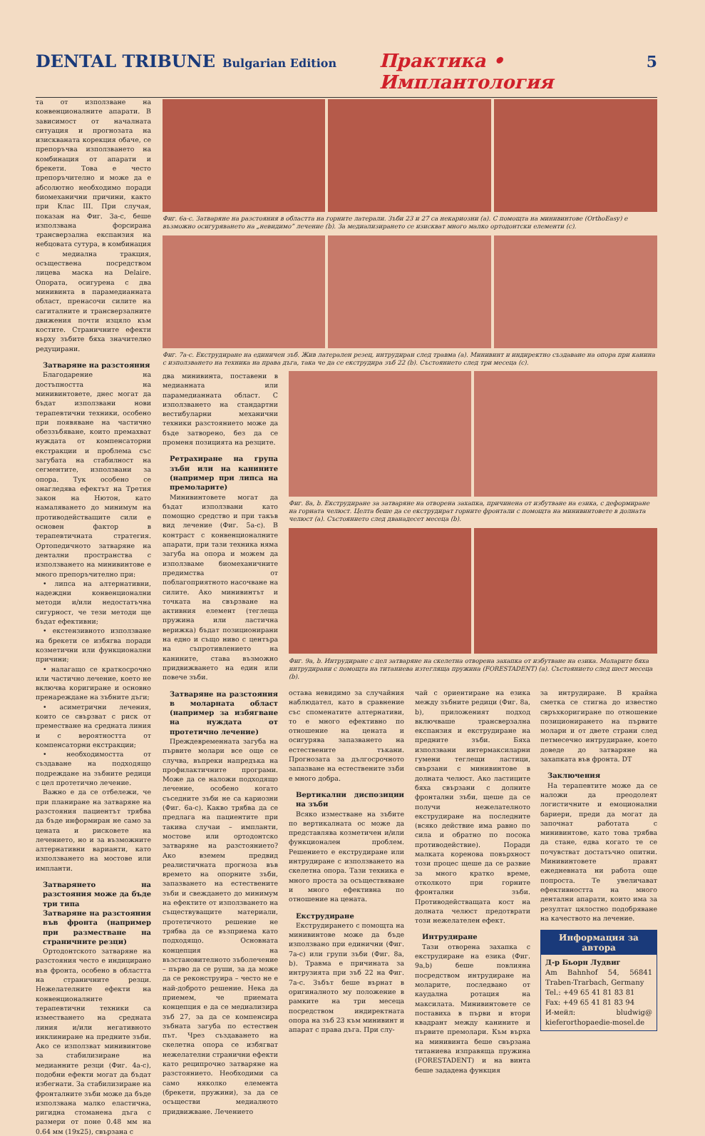DENTAL TRIBUNE Bulgarian Edition Практика • Имплантология 5
та от използване на конвенционалните апарати. В зависимост от началната ситуация и прогнозата на изискваната корекция обаче, се препоръчва използването на комбинация от апарати и брекети. Това е често препоръчително и може да е абсолютно необходимо поради биомеханични причини, както при Клас III. При случая, показан на Фиг. 3а-с, беше използвана форсирана трансверзална експанзия на небцовата сутура, в комбинация с медиална тракция, осъществена посредством лицева маска на Delaire. Опората, осигурена с два минивинта в парамедианната област, пренасочи силите на сагиталните и трансверзалните движения почти изцяло към костите. Страничните ефекти върху зъбите бяха значително редуцирани.
Затваряне на разстояния
Благодарение на достъпността на минивинтовете, днес могат да бъдат използвани нови терапевтични техники, особено при появяване на частично обеззъбяване, които премахват нуждата от компенсаторни екстракции и проблема със загубата на стабилност на сегментите, използвани за опора. Тук особено се онагледява ефектът на Третия закон на Нютон, като намаляването до минимум на противодействащите сили е основен фактор в терапевтичната стратегия. Ортопедичното затваряне на дентални пространства с използването на минивинтове е много препоръчително при:
• липса на алтернативни, надеждни конвенционални методи и/или недостатъчна сигурност, че тези методи ще бъдат ефективни;
• екстензивното използване на брекети се избягва поради козметични или функционални причини;
• налагащо се краткосрочно или частично лечение, което не включва коригиране и основно пренареждане на зъбните дъги;
• асиметрични лечения, които се свързват с риск от преместване на средната линия и с вероятността от компенсаторни екстракции;
• необходимостта от създаване на подходящо подреждане на зъбните редици с цел протетично лечение.
Важно е да се отбележи, че при планиране на затваряне на разстояния пациентът трябва да бъде информиран не само за цената и рисковете на лечението, но и за възможните алтернативни варианти, като използването на мостове или импланти.
Затварянето на разстояния може да бъде три типа
Затваряне на разстояния във фронта (например при разместване на страничните резци)
Ортодонтското затваряне на разстояния често е индицирано във фронта, особено в областта на страничните резци. Нежелателните ефекти на конвенционалните терапевтични техники са изместването на средната линия и/или негативното инклиниране на предните зъби. Ако се използват минивинтове за стабилизиране на медианните резци (Фиг. 4а-с), подобни ефекти могат да бъдат избегнати. За стабилизиране на фронталните зъби може да бъде използвана малко еластична, ригидна стоманена дъга с размери от поне 0.48 мм на 0.64 мм (19х25), свързана с
Фиг. 6а-с. Затваряне на разстояния в областта на горните латерали. Зъби 23 и 27 са некариозни (а). С помощта на минивинтове (OrthoEasy) е възможно осигуряването на „невидимо” лечение (b). За медиализирането се изискват много малко ортодонтски елементи (c).
Фиг. 7а-с. Екструдиране на единичен зъб. Жив латерален резец, интрудиран след травма (а). Минивинт и индиректно създаване на опора при канина с използването на техника на права дъга, така че да се екструдира зъб 22 (b). Състоянието след три месеца (c).
два минивинта, поставени в медианната или парамедианната област. С използването на стандартни вестибуларни механични техники разстоянието може да бъде затворено, без да се променя позицията на резците.
Ретрахиране на група зъби или на канините (например при липса на премоларите)
Минивинтовете могат да бъдат използвани като помощно средство и при такъв вид лечение (Фиг. 5а-с). В контраст с конвенционалните апарати, при тази техника няма загуба на опора и можем да използваме биомеханичните предимства от поблагоприятното насочване на силите. Ако минивинтът и точката на свързване на активния елемент (теглеща пружина или ластична верижка) бъдат позиционирани на едно и също ниво с центъра на съпротивлението на канините, става възможно придвижването на един или повече зъби.
Затваряне на разстояния в моларната област (например за избягване на нуждата от протетично лечение)
Преждевременната загуба на първите молари все още се случва, въпреки напредъка на профилактичните програми. Може да се наложи подходящо лечение, особено когато съседните зъби не са кариозни (Фиг. 6а-с). Какво трябва да се предлага на пациентите при такива случаи – импланти, мостове или ортодонтско затваряне на разстоянието? Ако вземем предвид реалистичната прогноза във времето на опорните зъби, запазването на естествените зъби и свеждането до минимум на ефектите от използването на съществуващите материали, протетичното решение не трябва да се възприема като подходящо. Основната концепция на възстановителното зъболечение – първо да се руши, за да може да се реконструира – често не е най-доброто решение. Нека да приемем, че приемата концепция е да се медиализира зъб 27, за да се компенсира зъбната загуба по естествен път. Чрез създаването на скелетна опора се избягват нежелателни странични ефекти като реципрочно затваряне на разстоянието. Необходими са само няколко елемента (брекети, пружини), за да се осъществи медиалното придвижване. Лечението
Фиг. 8а, b. Екструдиране за затваряне на отворена захапка, причинена от избутване на езика, с деформиране на горната челюст. Целта беше да се екструдират горните фронтали с помощта на минивинтовете в долната челюст (а). Състоянието след дванадесет месеца (b).
Фиг. 9а, b. Интрудиране с цел затваряне на скелетна отворена захапка от избутване на езика. Моларите бяха интрудирани с помощта на титаниева изтегляща пружина (FORESTADENT) (а). Състоянието след шест месеца (b).
остава невидимо за случайния наблюдател, като в сравнение със споменатите алтернативи, то е много ефективно по отношение на цената и осигурява запазването на естествените тъкани. Прогнозата за дългосрочното запазване на естествените зъби е много добра.
Вертикални диспозиции на зъби
Всяко изместване на зъбите по вертикалната ос може да представлява козметичен и/или функционален проблем. Решението е екструдиране или интрудиране с използването на скелетна опора. Тази техника е много проста за осъществяване и много ефективна по отношение на цената.
Екструдиране
Екструдирането с помощта на минивинтове може да бъде използвано при единични (Фиг. 7а-с) или групи зъби (Фиг. 8а, b). Травма е причината за интрузията при зъб 22 на Фиг. 7а-с. Зъбът беше върнат в оригиналното му положение в рамките на три месеца посредством индиректната опора на зъб 23 към минивинт и апарат с права дъга. При слу-
чай с ориентиране на езика между зъбните редици (Фиг. 8а, b), приложеният подход включваше трансверзална експанзия и екструдиране на предните зъби. Бяха използвани интермаксиларни гумени теглещи ластици, свързани с минивинтове в долната челюст. Ако ластиците бяха свързани с долните фронтални зъби, щеше да се получи нежелателното екструдиране на последните (всяко действие има равно по сила и обратно по посока противодействие). Поради малката коренова повърхност този процес щеше да се развие за много кратко време, отколкото при горните фронтални зъби. Противодействащата кост на долната челюст предотврати този нежелателен ефект.
Интрудиране
Тази отворена захапка с екструдиране на езика (Фиг. 9а,b) беше повлияна посредством интрудиране на моларите, последвано от каудална ротация на максилата. Минивинтовете се поставиха в първи и втори квадрант между канините и първите премолари. Към върха на минивинта беше свързана титаниева изправяща пружина (FORESTADENT) и на винта беше зададена функция
за интрудиране. В крайна сметка се стигна до известно свръхкоригиране по отношение позиционирането на първите молари и от двете страни след петмесечно интрудиране, което доведе до затваряне на захапката във фронта. DT
Заключения
На терапевтите може да се наложи да преодолеят логистичните и емоционални бариери, преди да могат да започнат работата с минивинтове, като това трябва да стане, едва когато те се почувстват достатъчно опитни. Минивинтовете правят ежедневната ни работа още попроста. Те увеличават ефективността на много дентални апарати, които има за резултат цялостно подобряване на качеството на лечение.
Информация за автора
Д-р Бьорн Лудвиг
Am Bahnhof 54, 56841 Traben-Trarbach, Germany
Tel.: +49 65 41 81 83 81
Fax: +49 65 41 81 83 94
И-мейл: bludwig@ kieferorthopaedie-mosel.de